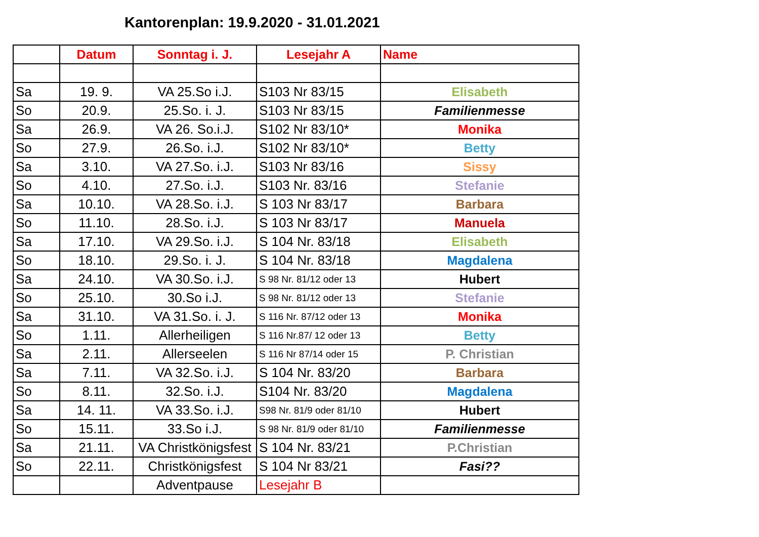Kantorenplan: 19.9.2020 - 31.01.2021
| | Datum | Sonntag i. J. | Lesejahr A | Name |
| --- | --- | --- | --- | --- |
| Sa | 19. 9. | VA 25.So i.J. | S103 Nr 83/15 | Elisabeth |
| So | 20.9. | 25.So. i. J. | S103 Nr 83/15 | Familienmesse |
| Sa | 26.9. | VA 26. So.i.J. | S102 Nr 83/10* | Monika |
| So | 27.9. | 26.So. i.J. | S102 Nr 83/10* | Betty |
| Sa | 3.10. | VA 27.So. i.J. | S103 Nr 83/16 | Sissy |
| So | 4.10. | 27.So. i.J. | S103 Nr. 83/16 | Stefanie |
| Sa | 10.10. | VA 28.So. i.J. | S 103 Nr 83/17 | Barbara |
| So | 11.10. | 28.So. i.J. | S 103 Nr 83/17 | Manuela |
| Sa | 17.10. | VA 29.So. i.J. | S 104 Nr. 83/18 | Elisabeth |
| So | 18.10. | 29.So. i. J. | S 104 Nr. 83/18 | Magdalena |
| Sa | 24.10. | VA 30.So. i.J. | S 98 Nr. 81/12 oder 13 | Hubert |
| So | 25.10. | 30.So i.J. | S 98 Nr. 81/12 oder 13 | Stefanie |
| Sa | 31.10. | VA 31.So. i. J. | S 116 Nr. 87/12 oder 13 | Monika |
| So | 1.11. | Allerheiligen | S 116 Nr.87/ 12 oder 13 | Betty |
| Sa | 2.11. | Allerseelen | S 116 Nr 87/14 oder 15 | P. Christian |
| Sa | 7.11. | VA 32.So. i.J. | S 104 Nr. 83/20 | Barbara |
| So | 8.11. | 32.So. i.J. | S104 Nr. 83/20 | Magdalena |
| Sa | 14. 11. | VA 33.So. i.J. | S98 Nr. 81/9 oder 81/10 | Hubert |
| So | 15.11. | 33.So i.J. | S 98 Nr. 81/9 oder 81/10 | Familienmesse |
| Sa | 21.11. | VA Christkönigsfest | S 104 Nr. 83/21 | P.Christian |
| So | 22.11. | Christkönigsfest | S 104 Nr 83/21 | Fasi?? |
| | | Adventpause | Lesejahr B | |